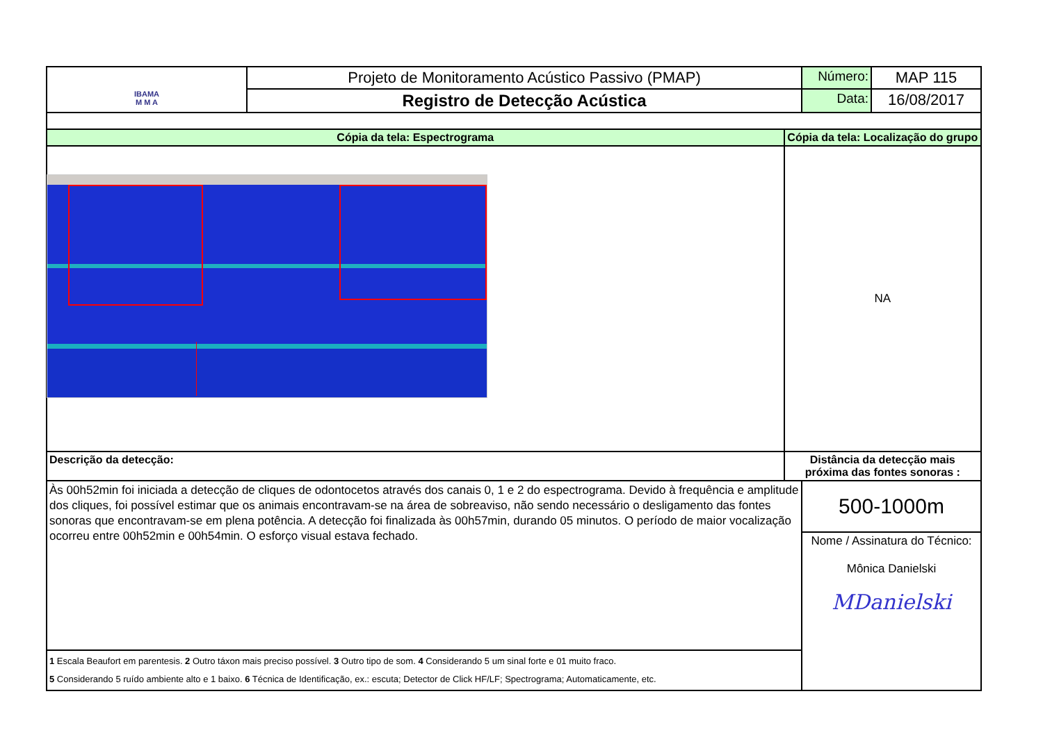| IBAMA M M A | Projeto de Monitoramento Acústico Passivo (PMAP) | | Número: | MAP 115 |
| | Registro de Detecção Acústica | | Data: | 16/08/2017 |
| Cópia da tela: Espectrograma | | Cópia da tela: Localização do grupo | | |
| | | NA | | |
| Descrição da detecção: | | Distância da detecção mais próxima das fontes sonoras : | | |
| Às 00h52min foi iniciada a detecção de cliques de odontocetos através dos canais 0, 1 e 2 do espectrograma. Devido à frequência e amplitude dos cliques, foi possível estimar que os animais encontravam-se na área de sobreaviso, não sendo necessário o desligamento das fontes sonoras que encontravam-se em plena potência. A detecção foi finalizada às 00h57min, durando 05 minutos. O período de maior vocalização ocorreu entre 00h52min e 00h54min. O esforço visual estava fechado. | | | 500-1000m | |
| | | | Nome / Assinatura do Técnico: Mônica Danielski MDanielski | |
| 1 Escala Beaufort em parentesis. 2 Outro táxon mais preciso possível. 3 Outro tipo de som. 4 Considerando 5 um sinal forte e 01 muito fraco. 5 Considerando 5 ruído ambiente alto e 1 baixo. 6 Técnica de Identificação, ex.: escuta; Detector de Click HF/LF; Spectrograma; Automaticamente, etc. | | | | |